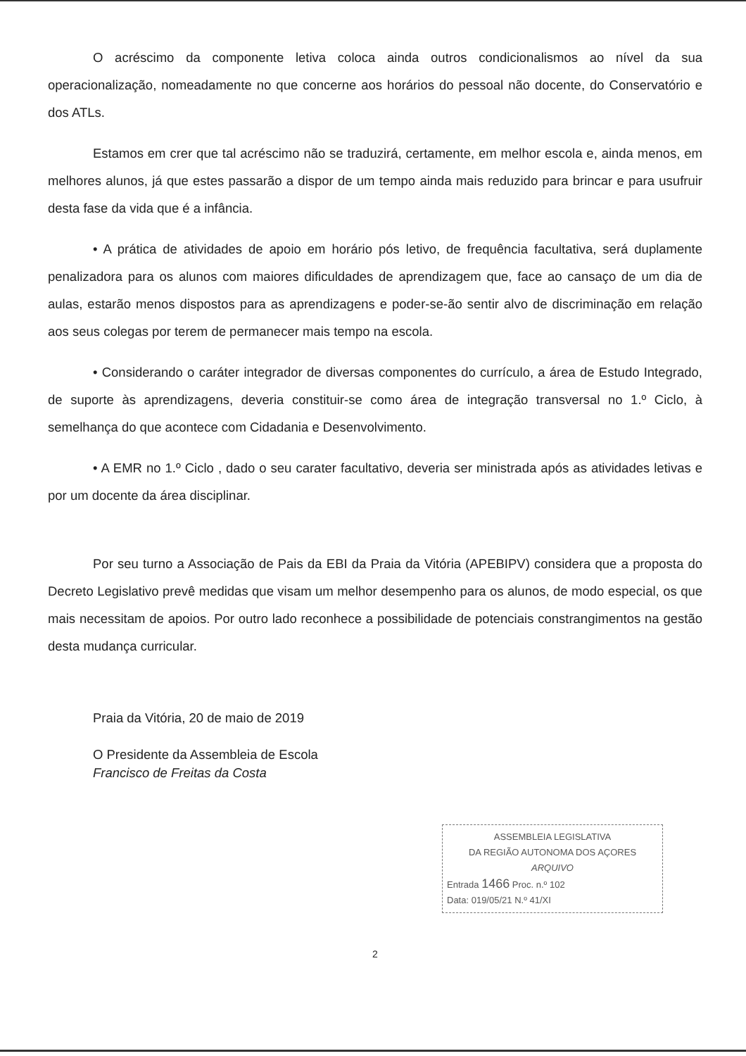O acréscimo da componente letiva coloca ainda outros condicionalismos ao nível da sua operacionalização, nomeadamente no que concerne aos horários do pessoal não docente, do Conservatório e dos ATLs.
Estamos em crer que tal acréscimo não se traduzirá, certamente, em melhor escola e, ainda menos, em melhores alunos, já que estes passarão a dispor de um tempo ainda mais reduzido para brincar e para usufruir desta fase da vida que é a infância.
• A prática de atividades de apoio em horário pós letivo, de frequência facultativa, será duplamente penalizadora para os alunos com maiores dificuldades de aprendizagem que, face ao cansaço de um dia de aulas, estarão menos dispostos para as aprendizagens e poder-se-ão sentir alvo de discriminação em relação aos seus colegas por terem de permanecer mais tempo na escola.
• Considerando o caráter integrador de diversas componentes do currículo, a área de Estudo Integrado, de suporte às aprendizagens, deveria constituir-se como área de integração transversal no 1.º Ciclo, à semelhança do que acontece com Cidadania e Desenvolvimento.
• A EMR no 1.º Ciclo , dado o seu carater facultativo, deveria ser ministrada após as atividades letivas e por um docente da área disciplinar.
Por seu turno a Associação de Pais da EBI da Praia da Vitória (APEBIPV) considera que a proposta do Decreto Legislativo prevê medidas que visam um melhor desempenho para os alunos, de modo especial, os que mais necessitam de apoios. Por outro lado reconhece a possibilidade de potenciais constrangimentos na gestão desta mudança curricular.
Praia da Vitória, 20 de maio de 2019
O Presidente da Assembleia de Escola
Francisco de Freitas da Costa
ASSEMBLEIA LEGISLATIVA
DA REGIÃO AUTONOMA DOS AÇORES
ARQUIVO
Entrada 1466 Proc. n.º 102
Data: 019/05/21 N.º 41/XI
2